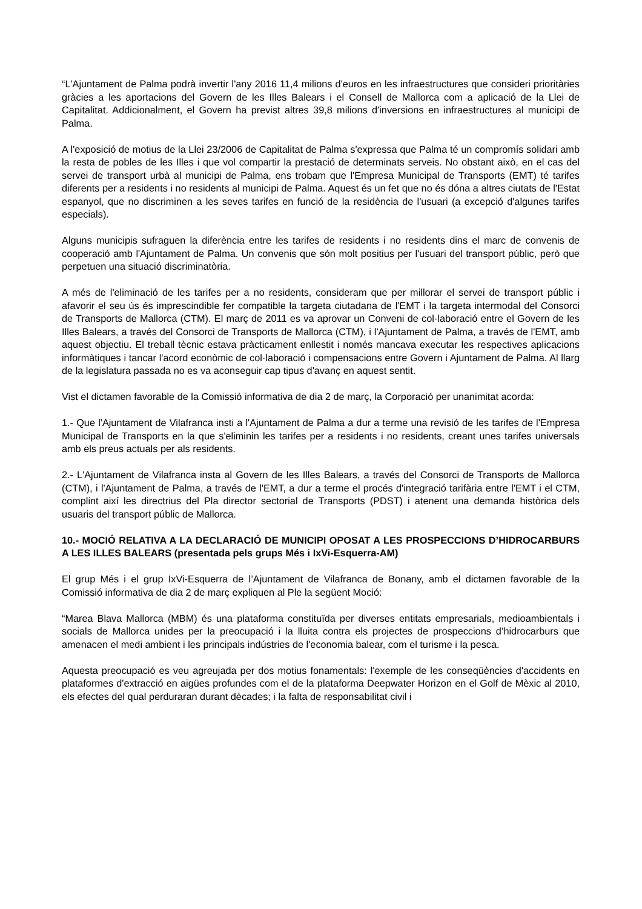“L'Ajuntament de Palma podrà invertir l'any 2016 11,4 milions d'euros en les infraestructures que consideri prioritàries gràcies a les aportacions del Govern de les Illes Balears i el Consell de Mallorca com a aplicació de la Llei de Capitalitat. Addicionalment, el Govern ha previst altres 39,8 milions d'inversions en infraestructures al municipi de Palma.
A l'exposició de motius de la Llei 23/2006 de Capitalitat de Palma s'expressa que Palma té un compromís solidari amb la resta de pobles de les Illes i que vol compartir la prestació de determinats serveis. No obstant això, en el cas del servei de transport urbà al municipi de Palma, ens trobam que l'Empresa Municipal de Transports (EMT) té tarifes diferents per a residents i no residents al municipi de Palma. Aquest és un fet que no és dóna a altres ciutats de l'Estat espanyol, que no discriminen a les seves tarifes en funció de la residència de l'usuari (a excepció d'algunes tarifes especials).
Alguns municipis sufraguen la diferència entre les tarifes de residents i no residents dins el marc de convenis de cooperació amb l'Ajuntament de Palma. Un convenis que són molt positius per l'usuari del transport públic, però que perpetuen una situació discriminatòria.
A més de l'eliminació de les tarifes per a no residents, consideram que per millorar el servei de transport públic i afavorir el seu ús és imprescindible fer compatible la targeta ciutadana de l'EMT i la targeta intermodal del Consorci de Transports de Mallorca (CTM). El març de 2011 es va aprovar un Conveni de col·laboració entre el Govern de les Illes Balears, a través del Consorci de Transports de Mallorca (CTM), i l'Ajuntament de Palma, a través de l'EMT, amb aquest objectiu. El treball tècnic estava pràcticament enllestit i només mancava executar les respectives aplicacions informàtiques i tancar l'acord econòmic de col·laboració i compensacions entre Govern i Ajuntament de Palma. Al llarg de la legislatura passada no es va aconseguir cap tipus d'avanç en aquest sentit.
Vist el dictamen favorable de la Comissió informativa de dia 2 de març, la Corporació per unanimitat acorda:
1.- Que l'Ajuntament de Vilafranca insti a l'Ajuntament de Palma a dur a terme una revisió de les tarifes de l'Empresa Municipal de Transports en la que s'eliminin les tarifes per a residents i no residents, creant unes tarifes universals amb els preus actuals per als residents.
2.- L'Ajuntament de Vilafranca insta al Govern de les Illes Balears, a través del Consorci de Transports de Mallorca (CTM), i l'Ajuntament de Palma, a través de l'EMT, a dur a terme el procés d'integració tarifària entre l'EMT i el CTM, complint així les directrius del Pla director sectorial de Transports (PDST) i atenent una demanda històrica dels usuaris del transport públic de Mallorca.
10.- MOCIÓ RELATIVA A LA DECLARACIÓ DE MUNICIPI OPOSAT A LES PROSPECCIONS D’HIDROCARBURS A LES ILLES BALEARS (presentada pels grups Més i IxVi-Esquerra-AM)
El grup Més i el grup IxVi-Esquerra de l’Ajuntament de Vilafranca de Bonany, amb el dictamen favorable de la Comissió informativa de dia 2 de març expliquen al Ple la següent Moció:
“Marea Blava Mallorca (MBM) és una plataforma constituïda per diverses entitats empresarials, medioambientals i socials de Mallorca unides per la preocupació i la lluita contra els projectes de prospeccions d’hidrocarburs que amenacen el medi ambient i les principals indústries de l'economia balear, com el turisme i la pesca.
Aquesta preocupació es veu agreujada per dos motius fonamentals: l'exemple de les conseqüències d'accidents en plataformes d'extracció en aigües profundes com el de la plataforma Deepwater Horizon en el Golf de Mèxic al 2010, els efectes del qual perduraran durant dècades; i la falta de responsabilitat civil i